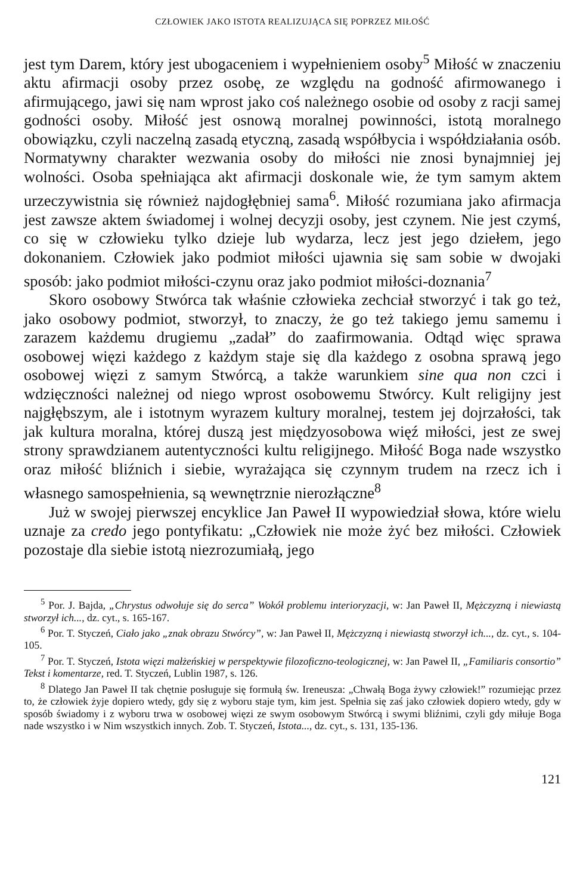CZŁOWIEK JAKO ISTOTA REALIZUJĄCA SIĘ POPRZEZ MIŁOŚĆ
jest tym Darem, który jest ubogaceniem i wypełnieniem osoby<sup>5</sup> Miłość w znaczeniu aktu afirmacji osoby przez osobę, ze względu na godność afirmowanego i afirmującego, jawi się nam wprost jako coś należnego osobie od osoby z racji samej godności osoby. Miłość jest osnową moralnej powinności, istotą moralnego obowiązku, czyli naczelną zasadą etyczną, zasadą współbycia i współdziałania osób. Normatywny charakter wezwania osoby do miłości nie znosi bynajmniej jej wolności. Osoba spełniająca akt afirmacji doskonale wie, że tym samym aktem urzeczywistnia się również najdogłębniej sama<sup>6</sup>. Miłość rozumiana jako afirmacja jest zawsze aktem świadomej i wolnej decyzji osoby, jest czynem. Nie jest czymś, co się w człowieku tylko dzieje lub wydarza, lecz jest jego dziełem, jego dokonaniem. Człowiek jako podmiot miłości ujawnia się sam sobie w dwojaki sposób: jako podmiot miłości-czynu oraz jako podmiot miłości-doznania<sup>7</sup>
Skoro osobowy Stwórca tak właśnie człowieka zechciał stworzyć i tak go też, jako osobowy podmiot, stworzył, to znaczy, że go też takiego jemu samemu i zarazem każdemu drugiemu „zadał” do zaafirmowania. Odtąd więc sprawa osobowej więzi każdego z każdym staje się dla każdego z osobna sprawą jego osobowej więzi z samym Stwórcą, a także warunkiem sine qua non czci i wdzięczności należnej od niego wprost osobowemu Stwórcy. Kult religijny jest najgłębszym, ale i istotnym wyrazem kultury moralnej, testem jej dojrzałości, tak jak kultura moralna, której duszą jest międzyosobowa więź miłości, jest ze swej strony sprawdzianem autentyczności kultu religijnego. Miłość Boga nade wszystko oraz miłość bliźnich i siebie, wyrażająca się czynnym trudem na rzecz ich i własnego samospełnienia, są wewnętrznie nierozłączne<sup>8</sup>
Już w swojej pierwszej encyklice Jan Paweł II wypowiedział słowa, które wielu uznaje za credo jego pontyfikatu: „Człowiek nie może żyć bez miłości. Człowiek pozostaje dla siebie istotą niezrozumiałą, jego
<sup>5</sup> Por. J. Bajda, „Chrystus odwołuje się do serca” Wokół problemu interioryzacji, w: Jan Paweł II, Mężczyzną i niewiastą stworzył ich..., dz. cyt., s. 165-167.
<sup>6</sup> Por. T. Styczeń, Ciało jako „znak obrazu Stwórcy”, w: Jan Paweł II, Mężczyzną i niewiastą stworzył ich..., dz. cyt., s. 104-105.
<sup>7</sup> Por. T. Styczeń, Istota więzi małżeńskiej w perspektywie filozoficzno-teologicznej, w: Jan Paweł II, „Familiaris consortio” Tekst i komentarze, red. T. Styczeń, Lublin 1987, s. 126.
<sup>8</sup> Dlatego Jan Paweł II tak chętnie posługuje się formułą św. Ireneusza: „Chwałą Boga żywy człowiek!” rozumiejąc przez to, że człowiek żyje dopiero wtedy, gdy się z wyboru staje tym, kim jest. Spełnia się zaś jako człowiek dopiero wtedy, gdy w sposób świadomy i z wyboru trwa w osobowej więzi ze swym osobowym Stwórcą i swymi bliźnimi, czyli gdy miłuje Boga nade wszystko i w Nim wszystkich innych. Zob. T. Styczeń, Istota..., dz. cyt., s. 131, 135-136.
121